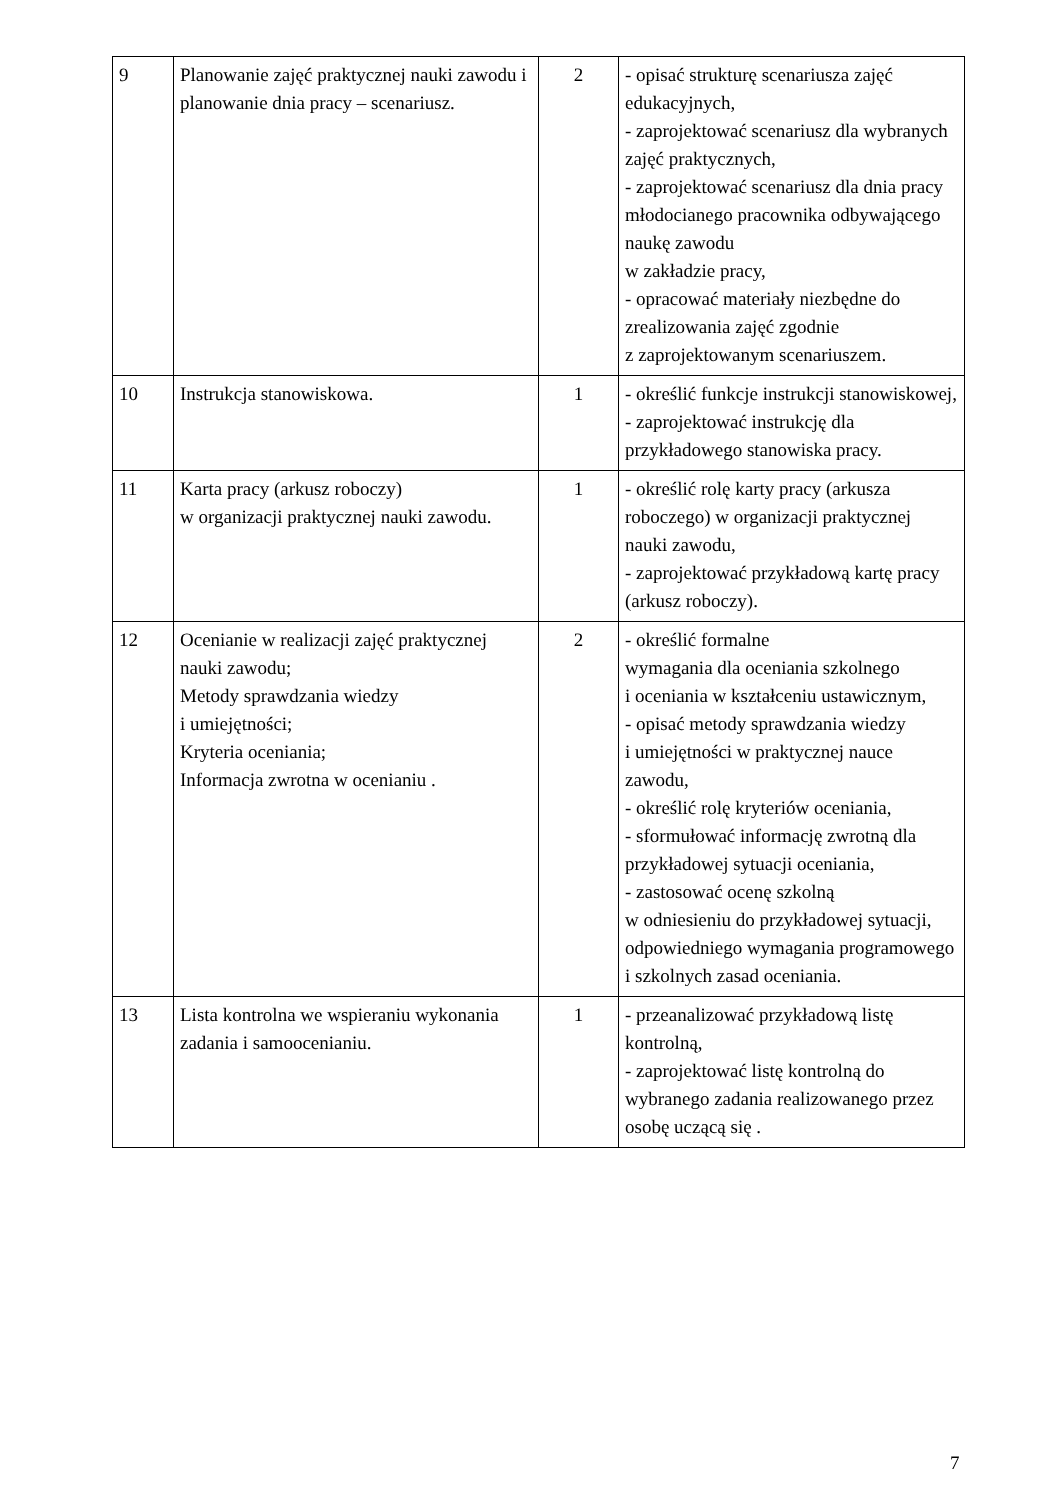| 9 | Planowanie zajęć praktycznej nauki zawodu i planowanie dnia pracy – scenariusz. | 2 | - opisać strukturę scenariusza zajęć edukacyjnych, - zaprojektować scenariusz dla wybranych zajęć praktycznych, - zaprojektować scenariusz dla dnia pracy młodocianego pracownika odbywającego naukę zawodu w zakładzie pracy, - opracować materiały niezbędne do zrealizowania zajęć zgodnie z zaprojektowanym scenariuszem. |
| 10 | Instrukcja stanowiskowa. | 1 | - określić funkcje instrukcji stanowiskowej, - zaprojektować instrukcję dla przykładowego stanowiska pracy. |
| 11 | Karta pracy (arkusz roboczy) w organizacji praktycznej nauki zawodu. | 1 | - określić rolę karty pracy (arkusza roboczego) w organizacji praktycznej nauki zawodu, - zaprojektować przykładową kartę pracy (arkusz roboczy). |
| 12 | Ocenianie w realizacji zajęć praktycznej nauki zawodu; Metody sprawdzania wiedzy i umiejętności; Kryteria oceniania; Informacja zwrotna w ocenianiu . | 2 | - określić formalne wymagania dla oceniania szkolnego i oceniania w kształceniu ustawicznym, - opisać metody sprawdzania wiedzy i umiejętności w praktycznej nauce zawodu, - określić rolę kryteriów oceniania, - sformułować informację zwrotną dla przykładowej sytuacji oceniania, - zastosować ocenę szkolną w odniesieniu do przykładowej sytuacji, odpowiedniego wymagania programowego i szkolnych zasad oceniania. |
| 13 | Lista kontrolna we wspieraniu wykonania zadania i samoocenianiu. | 1 | - przeanalizować przykładową listę kontrolną, - zaprojektować listę kontrolną do wybranego zadania realizowanego przez osobę uczącą się . |
7